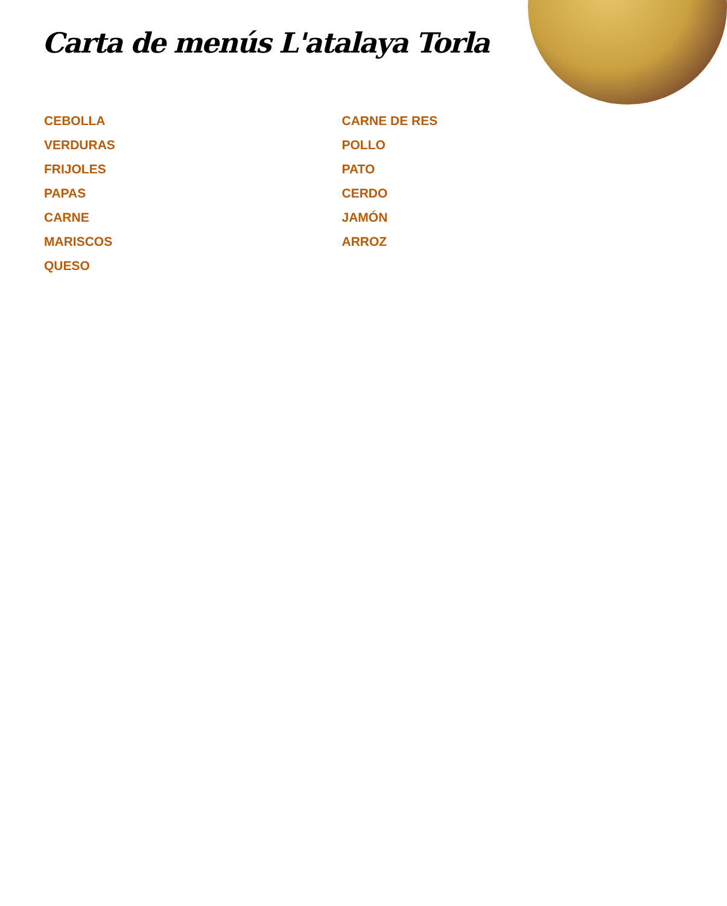Carta de menús L'atalaya Torla
CEBOLLA
VERDURAS
FRIJOLES
PAPAS
CARNE
MARISCOS
QUESO
CARNE DE RES
POLLO
PATO
CERDO
JAMÓN
ARROZ